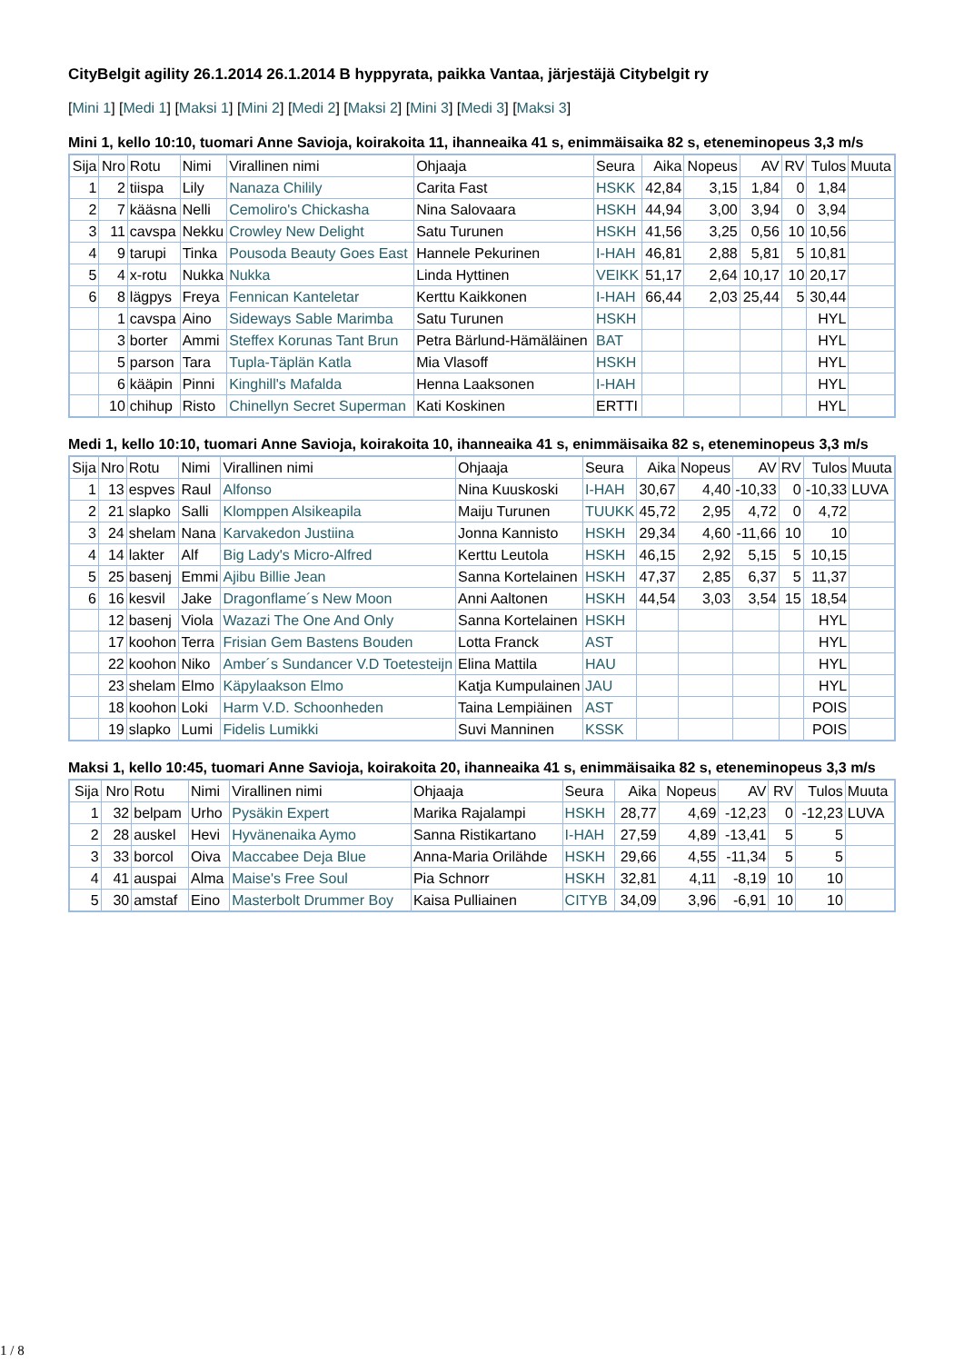CityBelgit agility 26.1.2014 26.1.2014 B hyppyrata, paikka Vantaa, järjestäjä Citybelgit ry
[Mini 1] [Medi 1] [Maksi 1] [Mini 2] [Medi 2] [Maksi 2] [Mini 3] [Medi 3] [Maksi 3]
Mini 1, kello 10:10, tuomari Anne Savioja, koirakoita 11, ihanneaika 41 s, enimmäisaika 82 s, eteneminopeus 3,3 m/s
| Sija | Nro | Rotu | Nimi | Virallinen nimi | Ohjaaja | Seura | Aika | Nopeus | AV | RV | Tulos | Muuta |
| --- | --- | --- | --- | --- | --- | --- | --- | --- | --- | --- | --- | --- |
| 1 | 2 | tiispa | Lily | Nanaza Chilily | Carita Fast | HSKK | 42,84 | 3,15 | 1,84 | 0 | 1,84 | |
| 2 | 7 | kääsna | Nelli | Cemoliro's Chickasha | Nina Salovaara | HSKH | 44,94 | 3,00 | 3,94 | 0 | 3,94 | |
| 3 | 11 | cavspa | Nekku | Crowley New Delight | Satu Turunen | HSKH | 41,56 | 3,25 | 0,56 | 10 | 10,56 | |
| 4 | 9 | tarupi | Tinka | Pousoda Beauty Goes East | Hannele Pekurinen | I-HAH | 46,81 | 2,88 | 5,81 | 5 | 10,81 | |
| 5 | 4 | x-rotu | Nukka | Nukka | Linda Hyttinen | VEIKK | 51,17 | 2,64 | 10,17 | 10 | 20,17 | |
| 6 | 8 | lägpys | Freya | Fennican Kanteletar | Kerttu Kaikkonen | I-HAH | 66,44 | 2,03 | 25,44 | 5 | 30,44 | |
| | 1 | cavspa | Aino | Sideways Sable Marimba | Satu Turunen | HSKH | | | | | HYL | |
| | 3 | borter | Ammi | Steffex Korunas Tant Brun | Petra Bärlund-Hämäläinen | BAT | | | | | HYL | |
| | 5 | parson | Tara | Tupla-Täplän Katla | Mia Vlasoff | HSKH | | | | | HYL | |
| | 6 | kääpin | Pinni | Kinghill's Mafalda | Henna Laaksonen | I-HAH | | | | | HYL | |
| | 10 | chihup | Risto | Chinellyn Secret Superman | Kati Koskinen | ERTTI | | | | | HYL | |
Medi 1, kello 10:10, tuomari Anne Savioja, koirakoita 10, ihanneaika 41 s, enimmäisaika 82 s, eteneminopeus 3,3 m/s
| Sija | Nro | Rotu | Nimi | Virallinen nimi | Ohjaaja | Seura | Aika | Nopeus | AV | RV | Tulos | Muuta |
| --- | --- | --- | --- | --- | --- | --- | --- | --- | --- | --- | --- | --- |
| 1 | 13 | espves | Raul | Alfonso | Nina Kuuskoski | I-HAH | 30,67 | 4,40 | -10,33 | 0 | -10,33 | LUVA |
| 2 | 21 | slapko | Salli | Klomppen Alsikeapila | Maiju Turunen | TUUKK | 45,72 | 2,95 | 4,72 | 0 | 4,72 | |
| 3 | 24 | shelam | Nana | Karvakedon Justiina | Jonna Kannisto | HSKH | 29,34 | 4,60 | -11,66 | 10 | 10 | |
| 4 | 14 | lakter | Alf | Big Lady's Micro-Alfred | Kerttu Leutola | HSKH | 46,15 | 2,92 | 5,15 | 5 | 10,15 | |
| 5 | 25 | basenj | Emmi | Ajibu Billie Jean | Sanna Kortelainen | HSKH | 47,37 | 2,85 | 6,37 | 5 | 11,37 | |
| 6 | 16 | kesvil | Jake | Dragonflame´s New Moon | Anni Aaltonen | HSKH | 44,54 | 3,03 | 3,54 | 15 | 18,54 | |
| | 12 | basenj | Viola | Wazazi The One And Only | Sanna Kortelainen | HSKH | | | | | HYL | |
| | 17 | koohon | Terra | Frisian Gem Bastens Bouden | Lotta Franck | AST | | | | | HYL | |
| | 22 | koohon | Niko | Amber´s Sundancer V.D Toetesteijn | Elina Mattila | HAU | | | | | HYL | |
| | 23 | shelam | Elmo | Käpylaakson Elmo | Katja Kumpulainen | JAU | | | | | HYL | |
| | 18 | koohon | Loki | Harm V.D. Schoonheden | Taina Lempiäinen | AST | | | | | POIS | |
| | 19 | slapko | Lumi | Fidelis Lumikki | Suvi Manninen | KSSK | | | | | POIS | |
Maksi 1, kello 10:45, tuomari Anne Savioja, koirakoita 20, ihanneaika 41 s, enimmäisaika 82 s, eteneminopeus 3,3 m/s
| Sija | Nro | Rotu | Nimi | Virallinen nimi | Ohjaaja | Seura | Aika | Nopeus | AV | RV | Tulos | Muuta |
| --- | --- | --- | --- | --- | --- | --- | --- | --- | --- | --- | --- | --- |
| 1 | 32 | belpam | Urho | Pysäkin Expert | Marika Rajalampi | HSKH | 28,77 | 4,69 | -12,23 | 0 | -12,23 | LUVA |
| 2 | 28 | auskel | Hevi | Hyvänenaika Aymo | Sanna Ristikartano | I-HAH | 27,59 | 4,89 | -13,41 | 5 | 5 | |
| 3 | 33 | borcol | Oiva | Maccabee Deja Blue | Anna-Maria Orilähde | HSKH | 29,66 | 4,55 | -11,34 | 5 | 5 | |
| 4 | 41 | auspai | Alma | Maise's Free Soul | Pia Schnorr | HSKH | 32,81 | 4,11 | -8,19 | 10 | 10 | |
| 5 | 30 | amstaf | Eino | Masterbolt Drummer Boy | Kaisa Pulliainen | CITYB | 34,09 | 3,96 | -6,91 | 10 | 10 | |
1 / 8